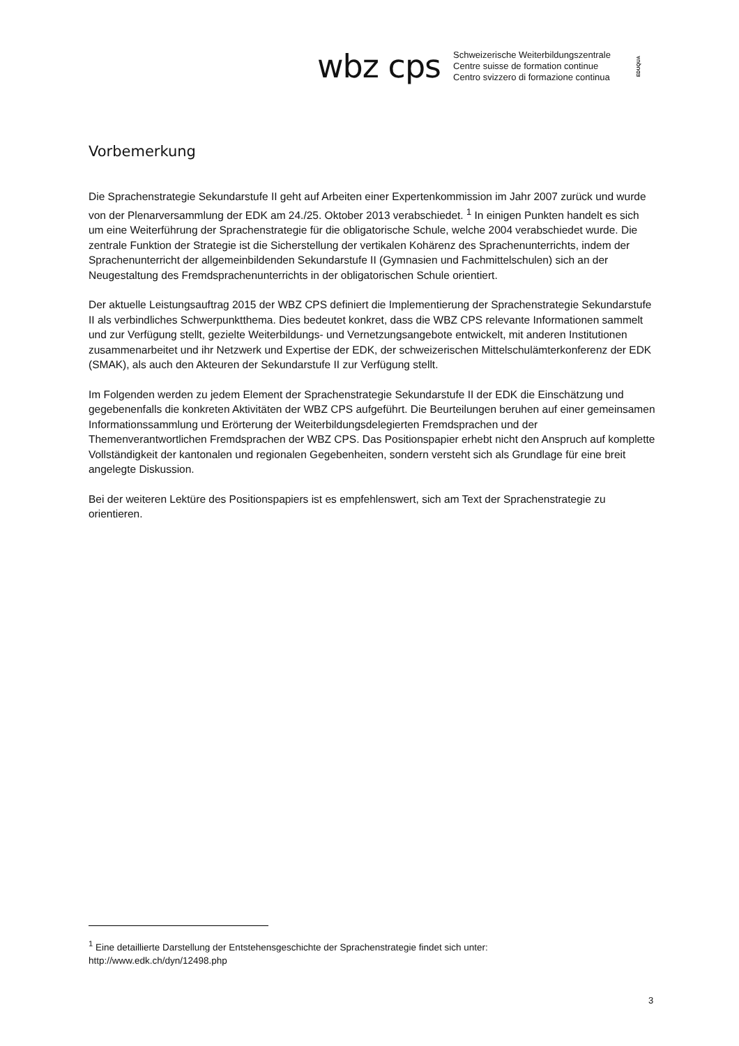wbz cps
Schweizerische Weiterbildungszentrale
Centre suisse de formation continue
Centro svizzero di formazione continua
EDUQUA
Vorbemerkung
Die Sprachenstrategie Sekundarstufe II geht auf Arbeiten einer Expertenkommission im Jahr 2007 zurück und wurde von der Plenarversammlung der EDK am 24./25. Oktober 2013 verabschiedet. <sup>1</sup> In einigen Punkten handelt es sich um eine Weiterführung der Sprachenstrategie für die obligatorische Schule, welche 2004 verabschiedet wurde. Die zentrale Funktion der Strategie ist die Sicherstellung der vertikalen Kohärenz des Sprachenunterrichts, indem der Sprachenunterricht der allgemeinbildenden Sekundarstufe II (Gymnasien und Fachmittelschulen) sich an der Neugestaltung des Fremdsprachenunterrichts in der obligatorischen Schule orientiert.
Der aktuelle Leistungsauftrag 2015 der WBZ CPS definiert die Implementierung der Sprachenstrategie Sekundarstufe II als verbindliches Schwerpunktthema. Dies bedeutet konkret, dass die WBZ CPS relevante Informationen sammelt und zur Verfügung stellt, gezielte Weiterbildungs- und Vernetzungsangebote entwickelt, mit anderen Institutionen zusammenarbeitet und ihr Netzwerk und Expertise der EDK, der schweizerischen Mittelschulämterkonferenz der EDK (SMAK), als auch den Akteuren der Sekundarstufe II zur Verfügung stellt.
Im Folgenden werden zu jedem Element der Sprachenstrategie Sekundarstufe II der EDK die Einschätzung und gegebenenfalls die konkreten Aktivitäten der WBZ CPS aufgeführt. Die Beurteilungen beruhen auf einer gemeinsamen Informationssammlung und Erörterung der Weiterbildungsdelegierten Fremdsprachen und der Themenverantwortlichen Fremdsprachen der WBZ CPS. Das Positionspapier erhebt nicht den Anspruch auf komplette Vollständigkeit der kantonalen und regionalen Gegebenheiten, sondern versteht sich als Grundlage für eine breit angelegte Diskussion.
Bei der weiteren Lektüre des Positionspapiers ist es empfehlenswert, sich am Text der Sprachenstrategie zu orientieren.
<sup>1</sup> Eine detaillierte Darstellung der Entstehensgeschichte der Sprachenstrategie findet sich unter:
http://www.edk.ch/dyn/12498.php
3